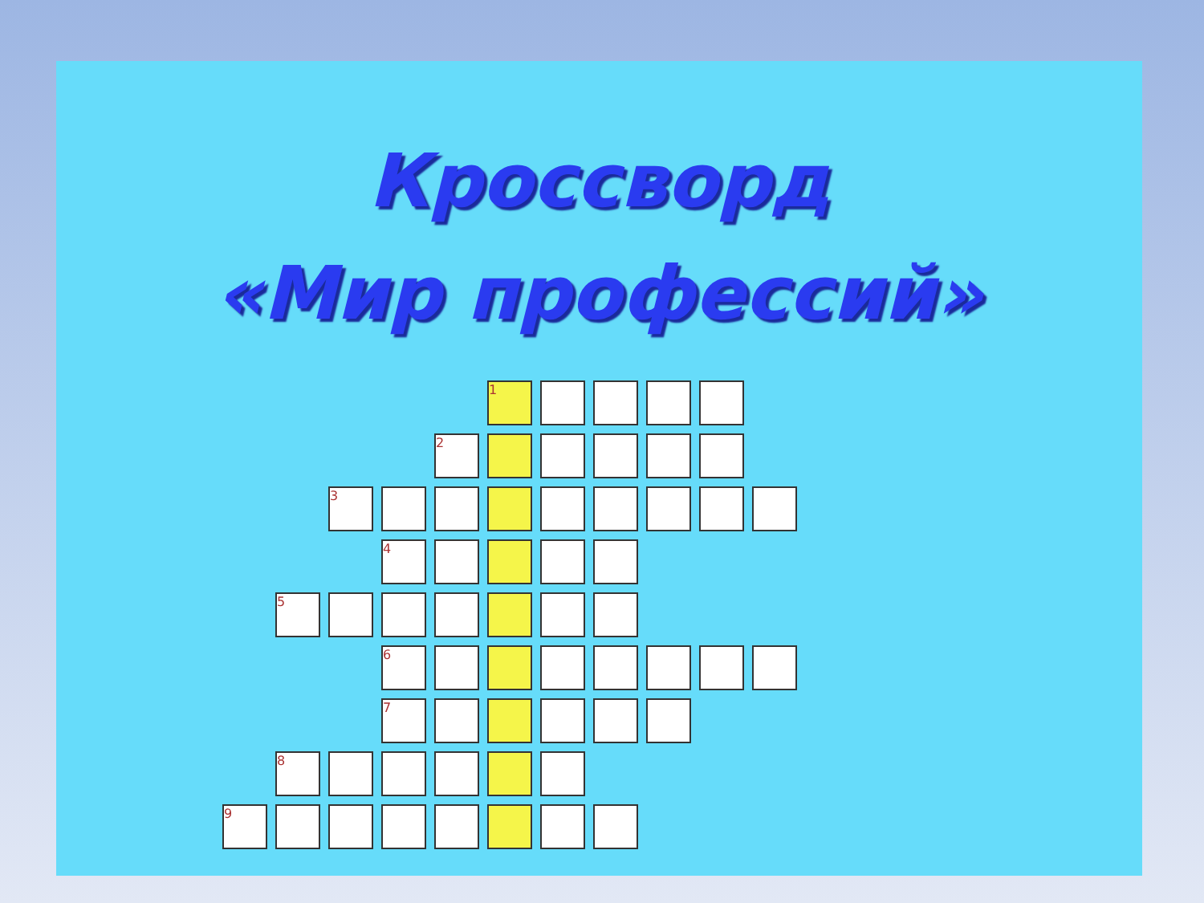Кроссворд
«Мир профессий»
| | | | | | 1 | | | | | |
| | | | | 2 | | | | | | |
| | | 3 | | | | | | | | |
| | | | 4 | | | | | | | |
| | 5 | | | | | | | | | |
| | | | 6 | | | | | | | |
| | | | 7 | | | | | | | |
| | 8 | | | | | | | | | |
| 9 | | | | | | | | | | |